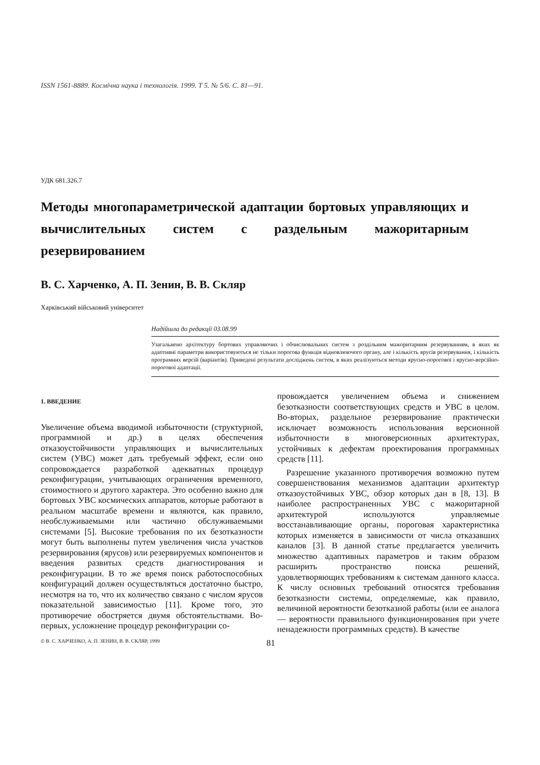ISSN 1561-8889. Космічна наука і технологія. 1999. Т 5. № 5/6. С. 81—91.
УДК 681.326.7
Методы многопараметрической адаптации бортовых управляющих и вычислительных систем с раздельным мажоритарным резервированием
В. С. Харченко, А. П. Зенин, В. В. Скляр
Харківський військовий університет
Надійшла до редакції 03.08.99
Узагальнено архітектуру бортових управляючих і обчислювальних систем з роздільним мажоритарним резервуванням, в яких як адаптивні параметри використовуються не тільки порогова функція відновлюючого органу, але і кількість ярусів резервування, і кількість програмних версій (варіантів). Приведені результати досліджень систем, в яких реалізуються методи ярусно-порогової і ярусно-версійно-порогової адаптації.
1. ВВЕДЕНИЕ
Увеличение объема вводимой избыточности (структурной, программной и др.) в целях обеспечения отказоустойчивости управляющих и вычислительных систем (УВС) может дать требуемый эффект, если оно сопровождается разработкой адекватных процедур реконфигурации, учитывающих ограничения временного, стоимостного и другого характера. Это особенно важно для бортовых УВС космических аппаратов, которые работают в реальном масштабе времени и являются, как правило, необслуживаемыми или частично обслуживаемыми системами [5]. Высокие требования по их безотказности могут быть выполнены путем увеличения числа участков резервирования (ярусов) или резервируемых компонентов и введения развитых средств диагностирования и реконфигурации. В то же время поиск работоспособных конфигураций должен осуществляться достаточно быстро, несмотря на то, что их количество связано с числом ярусов показательной зависимостью [11]. Кроме того, это противоречие обостряется двумя обстоятельствами. Во-первых, усложнение процедур реконфигурации со-
провождается увеличением объема и снижением безотказности соответствующих средств и УВС в целом. Во-вторых, раздельное резервирование практически исключает возможность использования версионной избыточности в многоверсионных архитектурах, устойчивых к дефектам проектирования программных средств [11].
Разрешение указанного противоречия возможно путем совершенствования механизмов адаптации архитектур отказоустойчивых УВС, обзор которых дан в [8, 13]. В наиболее распространенных УВС с мажоритарной архитектурой используются управляемые восстанавливающие органы, пороговая характеристика которых изменяется в зависимости от числа отказавших каналов [3]. В данной статье предлагается увеличить множество адаптивных параметров и таким образом расширить пространство поиска решений, удовлетворяющих требованиям к системам данного класса. К числу основных требований относятся требования безотказности системы, определяемые, как правило, величиной вероятности безотказной работы (или ее аналога — вероятности правильного функционирования при учете ненадежности программных средств). В качестве
© В. С. ХАРЧЕНКО, А. П. ЗЕНИН, В. В. СКЛЯР, 1999 81